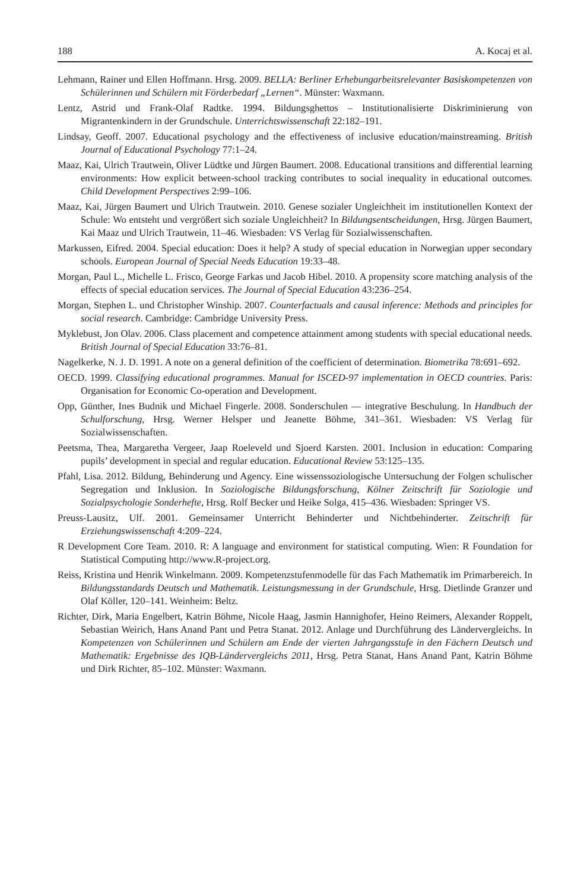188 A. Kocaj et al.
Lehmann, Rainer und Ellen Hoffmann. Hrsg. 2009. BELLA: Berliner Erhebungarbeitsrelevanter Basiskompetenzen von Schülerinnen und Schülern mit Förderbedarf „Lernen“. Münster: Waxmann.
Lentz, Astrid und Frank-Olaf Radtke. 1994. Bildungsghettos – Institutionalisierte Diskriminierung von Migrantenkindern in der Grundschule. Unterrichtswissenschaft 22:182–191.
Lindsay, Geoff. 2007. Educational psychology and the effectiveness of inclusive education/mainstreaming. British Journal of Educational Psychology 77:1–24.
Maaz, Kai, Ulrich Trautwein, Oliver Lüdtke und Jürgen Baumert. 2008. Educational transitions and differential learning environments: How explicit between-school tracking contributes to social inequality in educational outcomes. Child Development Perspectives 2:99–106.
Maaz, Kai, Jürgen Baumert und Ulrich Trautwein. 2010. Genese sozialer Ungleichheit im institutionellen Kontext der Schule: Wo entsteht und vergrößert sich soziale Ungleichheit? In Bildungsentscheidungen, Hrsg. Jürgen Baumert, Kai Maaz und Ulrich Trautwein, 11–46. Wiesbaden: VS Verlag für Sozialwissenschaften.
Markussen, Eifred. 2004. Special education: Does it help? A study of special education in Norwegian upper secondary schools. European Journal of Special Needs Education 19:33–48.
Morgan, Paul L., Michelle L. Frisco, George Farkas und Jacob Hibel. 2010. A propensity score matching analysis of the effects of special education services. The Journal of Special Education 43:236–254.
Morgan, Stephen L. und Christopher Winship. 2007. Counterfactuals and causal inference: Methods and principles for social research. Cambridge: Cambridge University Press.
Myklebust, Jon Olav. 2006. Class placement and competence attainment among students with special educational needs. British Journal of Special Education 33:76–81.
Nagelkerke, N. J. D. 1991. A note on a general definition of the coefficient of determination. Biometrika 78:691–692.
OECD. 1999. Classifying educational programmes. Manual for ISCED-97 implementation in OECD countries. Paris: Organisation for Economic Co-operation and Development.
Opp, Günther, Ines Budnik und Michael Fingerle. 2008. Sonderschulen — integrative Beschulung. In Handbuch der Schulforschung, Hrsg. Werner Helsper und Jeanette Böhme, 341–361. Wiesbaden: VS Verlag für Sozialwissenschaften.
Peetsma, Thea, Margaretha Vergeer, Jaap Roeleveld und Sjoerd Karsten. 2001. Inclusion in education: Comparing pupils’ development in special and regular education. Educational Review 53:125–135.
Pfahl, Lisa. 2012. Bildung, Behinderung und Agency. Eine wissenssoziologische Untersuchung der Folgen schulischer Segregation und Inklusion. In Soziologische Bildungsforschung, Kölner Zeitschrift für Soziologie und Sozialpsychologie Sonderhefte, Hrsg. Rolf Becker und Heike Solga, 415–436. Wiesbaden: Springer VS.
Preuss-Lausitz, Ulf. 2001. Gemeinsamer Unterricht Behinderter und Nichtbehinderter. Zeitschrift für Erziehungswissenschaft 4:209–224.
R Development Core Team. 2010. R: A language and environment for statistical computing. Wien: R Foundation for Statistical Computing http://www.R-project.org.
Reiss, Kristina und Henrik Winkelmann. 2009. Kompetenzstufenmodelle für das Fach Mathematik im Primarbereich. In Bildungsstandards Deutsch und Mathematik. Leistungsmessung in der Grundschule, Hrsg. Dietlinde Granzer und Olaf Köller, 120–141. Weinheim: Beltz.
Richter, Dirk, Maria Engelbert, Katrin Böhme, Nicole Haag, Jasmin Hannighofer, Heino Reimers, Alexander Roppelt, Sebastian Weirich, Hans Anand Pant und Petra Stanat. 2012. Anlage und Durchführung des Ländervergleichs. In Kompetenzen von Schülerinnen und Schülern am Ende der vierten Jahrgangsstufe in den Fächern Deutsch und Mathematik: Ergebnisse des IQB-Ländervergleichs 2011, Hrsg. Petra Stanat, Hans Anand Pant, Katrin Böhme und Dirk Richter, 85–102. Münster: Waxmann.